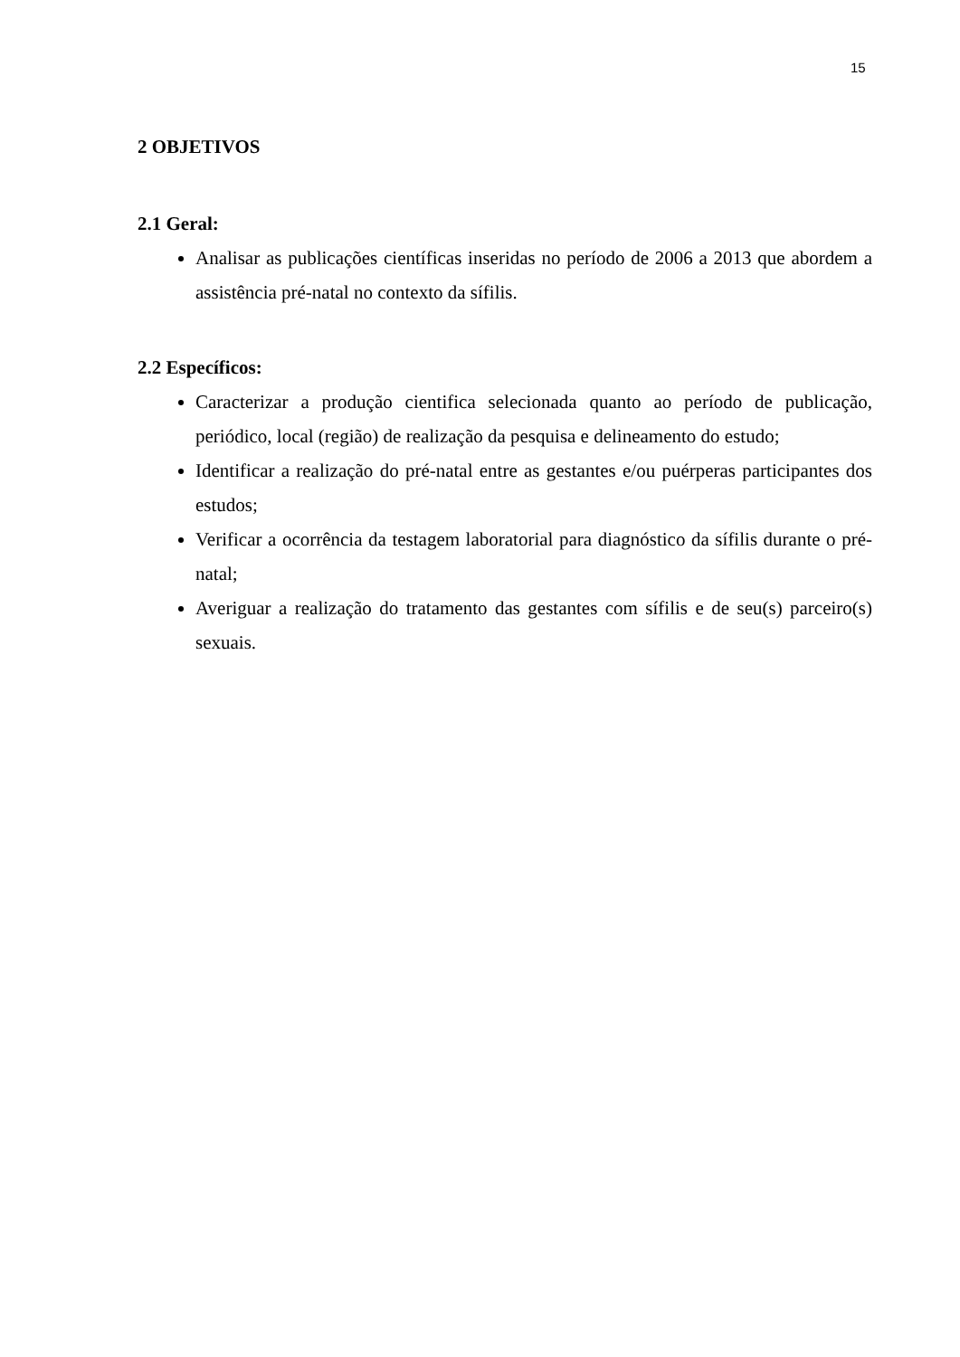15
2 OBJETIVOS
2.1 Geral:
Analisar as publicações científicas inseridas no período de 2006 a 2013 que abordem a assistência pré-natal no contexto da sífilis.
2.2 Específicos:
Caracterizar a produção cientifica selecionada quanto ao período de publicação, periódico, local (região) de realização da pesquisa e delineamento do estudo;
Identificar a realização do pré-natal entre as gestantes e/ou puérperas participantes dos estudos;
Verificar a ocorrência da testagem laboratorial para diagnóstico da sífilis durante o pré-natal;
Averiguar a realização do tratamento das gestantes com sífilis e de seu(s) parceiro(s) sexuais.